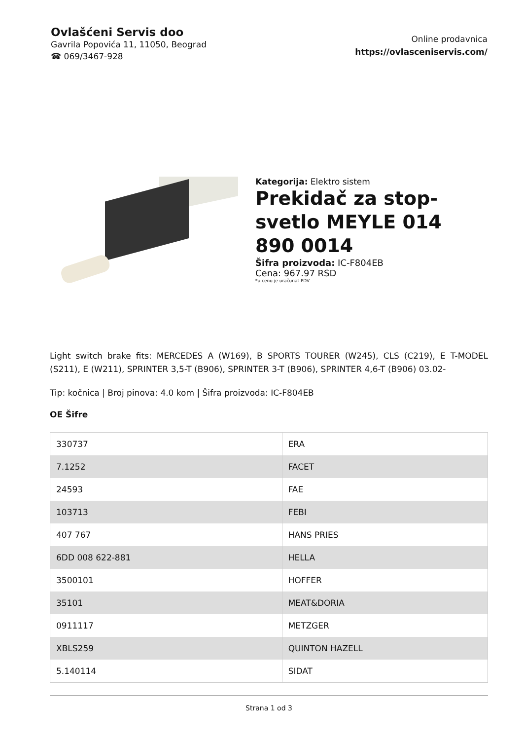Ovlašćeni Servis doo
Gavrila Popovića 11, 11050, Beograd
☎ 069/3467-928
Online prodavnica
https://ovlasceniservis.com/
Kategorija: Elektro sistem
Prekidač za stop-svetlo MEYLE 014 890 0014
Šifra proizvoda: IC-F804EB
Cena: 967.97 RSD
*u cenu je uračunat PDV
Light switch brake fits: MERCEDES A (W169), B SPORTS TOURER (W245), CLS (C219), E T-MODEL (S211), E (W211), SPRINTER 3,5-T (B906), SPRINTER 3-T (B906), SPRINTER 4,6-T (B906) 03.02-
Tip: kočnica | Broj pinova: 4.0 kom | Šifra proizvoda: IC-F804EB
OE Šifre
| 330737 | ERA |
| 7.1252 | FACET |
| 24593 | FAE |
| 103713 | FEBI |
| 407 767 | HANS PRIES |
| 6DD 008 622-881 | HELLA |
| 3500101 | HOFFER |
| 35101 | MEAT&DORIA |
| 0911117 | METZGER |
| XBLS259 | QUINTON HAZELL |
| 5.140114 | SIDAT |
Strana 1 od 3